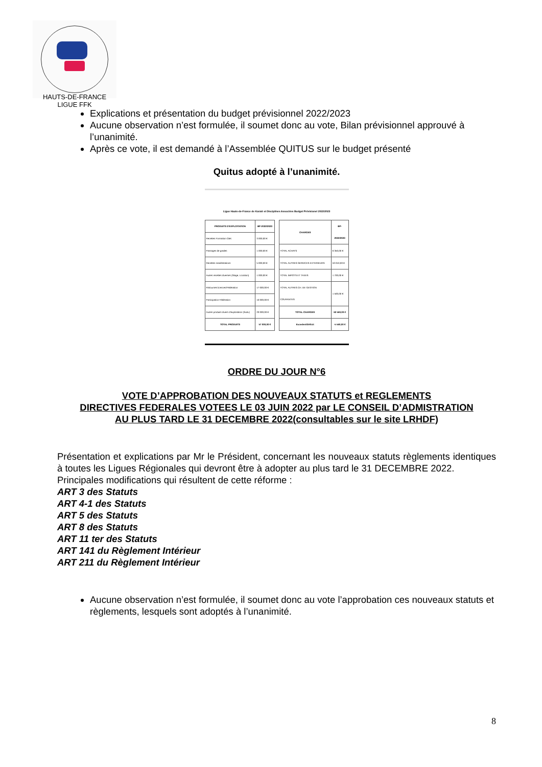HAUTS-DE-FRANCE LIGUE FFK
Explications et présentation du budget prévisionnel 2022/2023
Aucune observation n’est formulée, il soumet donc au vote, Bilan prévisionnel approuvé à l’unanimité.
Après ce vote, il est demandé à l’Assemblée QUITUS sur le budget présenté
Quitus adopté à l’unanimité.
Ligue Hauts-de-France de Karaté et Disciplines Associées Budget Prévisionel 2022/2023
| PRODUITS D'EXPLOITATION | BP-2022/2023 |
| --- | --- |
| Recettes Formation CBK | 3 000,00 € |
| Passages de grades | 1 000,00 € |
| Recettes manifestations | 5 000,00 € |
| Autres recettes diverses (Stage, Location) | 1 000,00 € |
| Ristournes licences/Fédération | 17 000,00 € |
| Participation Fédération | 10 000,00 € |
| Autres produits divers d'exploitation (Subv) | 20 000,00 € |
| TOTAL PRODUITS | 57 000,00 € |
| CHARGES | BP-2022/2023 |
| --- | --- |
| TOTAL ACHATS | 6 350,00 € |
| TOTAL AUTRES SERVICES EXTERIEURS | 53 010,00 € |
| TOTAL IMPOTS ET TAXES | 1 700,00 € |
| TOTAL AUTRES CH. DE GESTION COURANTES | 1 500,00 € |
| TOTAL CHARGES | 62 560,00 € |
| Excedent/Déficit | -5 560,00 € |
ORDRE DU JOUR N°6
VOTE D’APPROBATION DES NOUVEAUX STATUTS et REGLEMENTS
DIRECTIVES FEDERALES VOTEES LE 03 JUIN 2022 par LE CONSEIL D’ADMISTRATION
AU PLUS TARD LE 31 DECEMBRE 2022(consultables sur le site LRHDF)
Présentation et explications par Mr le Président, concernant les nouveaux statuts règlements identiques à toutes les Ligues Régionales qui devront être à adopter au plus tard le 31 DECEMBRE 2022.
Principales modifications qui résultent de cette réforme :
ART 3 des Statuts
ART 4-1 des Statuts
ART 5 des Statuts
ART 8 des Statuts
ART 11 ter des Statuts
ART 141 du Règlement Intérieur
ART 211 du Règlement Intérieur
Aucune observation n’est formulée, il soumet donc au vote l’approbation ces nouveaux statuts et règlements, lesquels sont adoptés à l’unanimité.
8